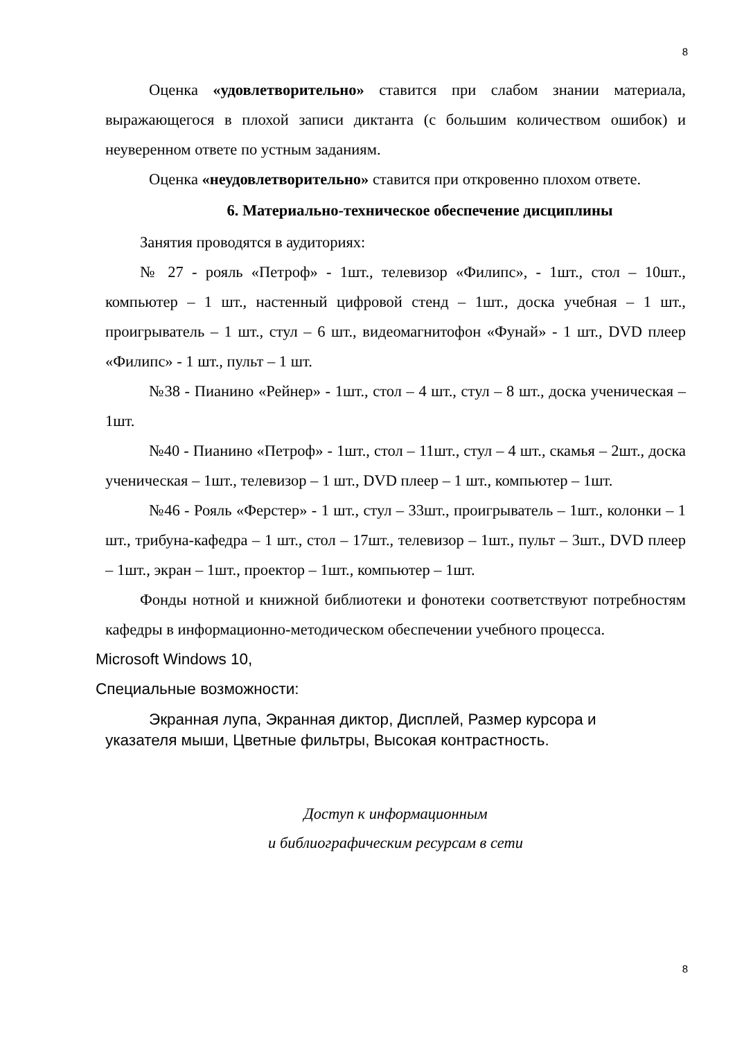8
Оценка «удовлетворительно» ставится при слабом знании материала, выражающегося в плохой записи диктанта (с большим количеством ошибок) и неуверенном ответе по устным заданиям.
Оценка «неудовлетворительно» ставится при откровенно плохом ответе.
6. Материально-техническое обеспечение дисциплины
Занятия проводятся в аудиториях:
№ 27 - рояль «Петроф» - 1шт., телевизор «Филипс», - 1шт., стол – 10шт., компьютер – 1 шт., настенный цифровой стенд – 1шт., доска учебная – 1 шт., проигрыватель – 1 шт., стул – 6 шт., видеомагнитофон «Фунай» - 1 шт., DVD плеер «Филипс» - 1 шт., пульт – 1 шт.
№38 - Пианино «Рейнер» - 1шт., стол – 4 шт., стул – 8 шт., доска ученическая – 1шт.
№40 - Пианино «Петроф» - 1шт., стол – 11шт., стул – 4 шт., скамья – 2шт., доска ученическая – 1шт., телевизор – 1 шт., DVD плеер – 1 шт., компьютер – 1шт.
№46 - Рояль «Ферстер» - 1 шт., стул – 33шт., проигрыватель – 1шт., колонки – 1 шт., трибуна-кафедра – 1 шт., стол – 17шт., телевизор – 1шт., пульт – 3шт., DVD плеер – 1шт., экран – 1шт., проектор – 1шт., компьютер – 1шт.
Фонды нотной и книжной библиотеки и фонотеки соответствуют потребностям кафедры в информационно-методическом обеспечении учебного процесса.
Microsoft Windows 10,
Специальные возможности:
Экранная лупа, Экранная диктор, Дисплей, Размер курсора и указателя мыши, Цветные фильтры, Высокая контрастность.
Доступ к информационным
и библиографическим ресурсам в сети
8